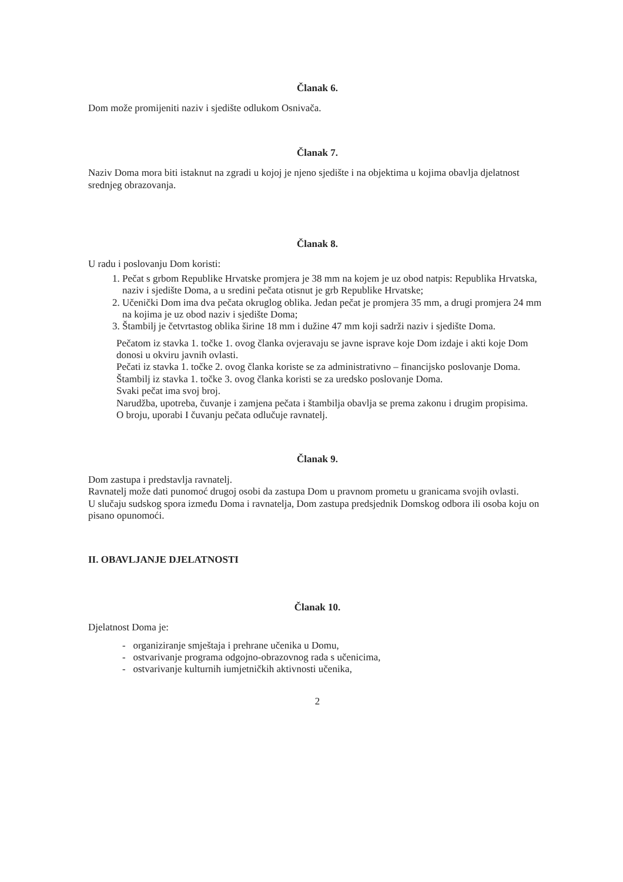Članak 6.
Dom može promijeniti naziv i sjedište odlukom Osnivača.
Članak 7.
Naziv Doma mora biti istaknut na zgradi u kojoj je njeno sjedište i na objektima u kojima obavlja djelatnost srednjeg obrazovanja.
Članak 8.
U radu i poslovanju Dom koristi:
1. Pečat s grbom Republike Hrvatske promjera je 38 mm na kojem je uz obod natpis: Republika Hrvatska, naziv i sjedište Doma, a u sredini pečata otisnut je grb Republike Hrvatske;
2. Učenički Dom ima dva pečata okruglog oblika. Jedan pečat je promjera 35 mm, a drugi promjera 24 mm na kojima je uz obod naziv i sjedište Doma;
3. Štambilj je četvrtastog oblika širine 18 mm i dužine 47 mm koji sadrži naziv i sjedište Doma.
Pečatom iz stavka 1. točke 1. ovog članka ovjeravaju se javne isprave koje Dom izdaje i akti koje Dom donosi u okviru javnih ovlasti.
Pečati iz stavka 1. točke 2. ovog članka koriste se za administrativno – financijsko poslovanje Doma.
Štambilj iz stavka 1. točke 3. ovog članka koristi se za uredsko poslovanje Doma.
Svaki pečat ima svoj broj.
Narudžba, upotreba, čuvanje i zamjena pečata i štambilja obavlja se prema zakonu i drugim propisima.
O broju, uporabi I čuvanju pečata odlučuje ravnatelj.
Članak 9.
Dom zastupa i predstavlja ravnatelj.
Ravnatelj može dati punomoć drugoj osobi da zastupa Dom u pravnom prometu u granicama svojih ovlasti.
U slučaju sudskog spora između Doma i ravnatelja, Dom zastupa predsjednik Domskog odbora ili osoba koju on pisano opunomoći.
II. OBAVLJANJE DJELATNOSTI
Članak 10.
Djelatnost Doma je:
- organiziranje smještaja i prehrane učenika u Domu,
- ostvarivanje programa odgojno-obrazovnog rada s učenicima,
- ostvarivanje kulturnih iumjetničkih aktivnosti učenika,
2